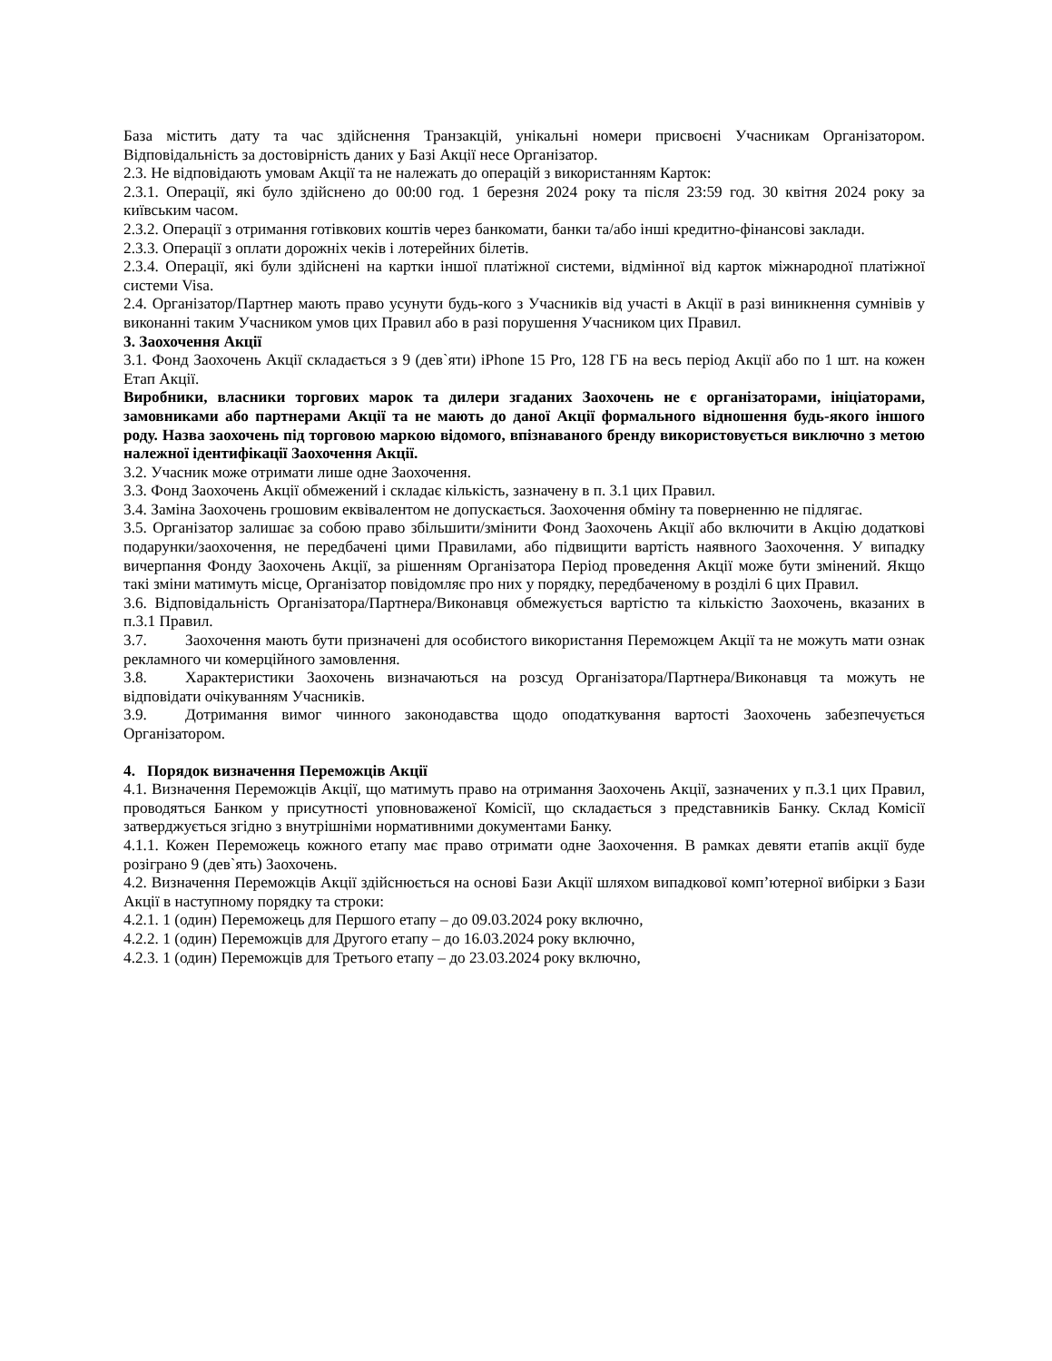База містить дату та час здійснення Транзакцій, унікальні номери присвоєні Учасникам Організатором. Відповідальність за достовірність даних у Базі Акції несе Організатор.
2.3. Не відповідають умовам Акції та не належать до операцій з використанням Карток:
2.3.1. Операції, які було здійснено до 00:00 год. 1 березня 2024 року та після 23:59 год. 30 квітня 2024 року за київським часом.
2.3.2. Операції з отримання готівкових коштів через банкомати, банки та/або інші кредитно-фінансові заклади.
2.3.3. Операції з оплати дорожніх чеків і лотерейних білетів.
2.3.4. Операції, які були здійснені на картки іншої платіжної системи, відмінної від карток міжнародної платіжної системи Visa.
2.4. Організатор/Партнер мають право усунути будь-кого з Учасників від участі в Акції в разі виникнення сумнівів у виконанні таким Учасником умов цих Правил або в разі порушення Учасником цих Правил.
3. Заохочення Акції
3.1. Фонд Заохочень Акції складається з 9 (дев`яти) iPhone 15 Pro, 128 ГБ на весь період Акції або по 1 шт. на кожен Етап Акції.
Виробники, власники торгових марок та дилери згаданих Заохочень не є організаторами, ініціаторами, замовниками або партнерами Акції та не мають до даної Акції формального відношення будь-якого іншого роду. Назва заохочень під торговою маркою відомого, впізнаваного бренду використовується виключно з метою належної ідентифікації Заохочення Акції.
3.2. Учасник може отримати лише одне Заохочення.
3.3. Фонд Заохочень Акції обмежений і складає кількість, зазначену в п. 3.1 цих Правил.
3.4. Заміна Заохочень грошовим еквівалентом не допускається. Заохочення обміну та поверненню не підлягає.
3.5. Організатор залишає за собою право збільшити/змінити Фонд Заохочень Акції або включити в Акцію додаткові подарунки/заохочення, не передбачені цими Правилами, або підвищити вартість наявного Заохочення. У випадку вичерпання Фонду Заохочень Акції, за рішенням Організатора Період проведення Акції може бути змінений. Якщо такі зміни матимуть місце, Організатор повідомляє про них у порядку, передбаченому в розділі 6 цих Правил.
3.6. Відповідальність Організатора/Партнера/Виконавця обмежується вартістю та кількістю Заохочень, вказаних в п.3.1 Правил.
3.7. Заохочення мають бути призначені для особистого використання Переможцем Акції та не можуть мати ознак рекламного чи комерційного замовлення.
3.8. Характеристики Заохочень визначаються на розсуд Організатора/Партнера/Виконавця та можуть не відповідати очікуванням Учасників.
3.9. Дотримання вимог чинного законодавства щодо оподаткування вартості Заохочень забезпечується Організатором.
4. Порядок визначення Переможців Акції
4.1. Визначення Переможців Акції, що матимуть право на отримання Заохочень Акції, зазначених у п.3.1 цих Правил, проводяться Банком у присутності уповноваженої Комісії, що складається з представників Банку. Склад Комісії затверджується згідно з внутрішніми нормативними документами Банку.
4.1.1. Кожен Переможець кожного етапу має право отримати одне Заохочення. В рамках девяти етапів акції буде розіграно 9 (дев`ять) Заохочень.
4.2. Визначення Переможців Акції здійснюється на основі Бази Акції шляхом випадкової комп’ютерної вибірки з Бази Акції в наступному порядку та строки:
4.2.1. 1 (один) Переможець для Першого етапу – до 09.03.2024 року включно,
4.2.2. 1 (один) Переможців для Другого етапу – до 16.03.2024 року включно,
4.2.3. 1 (один) Переможців для Третього етапу – до 23.03.2024 року включно,